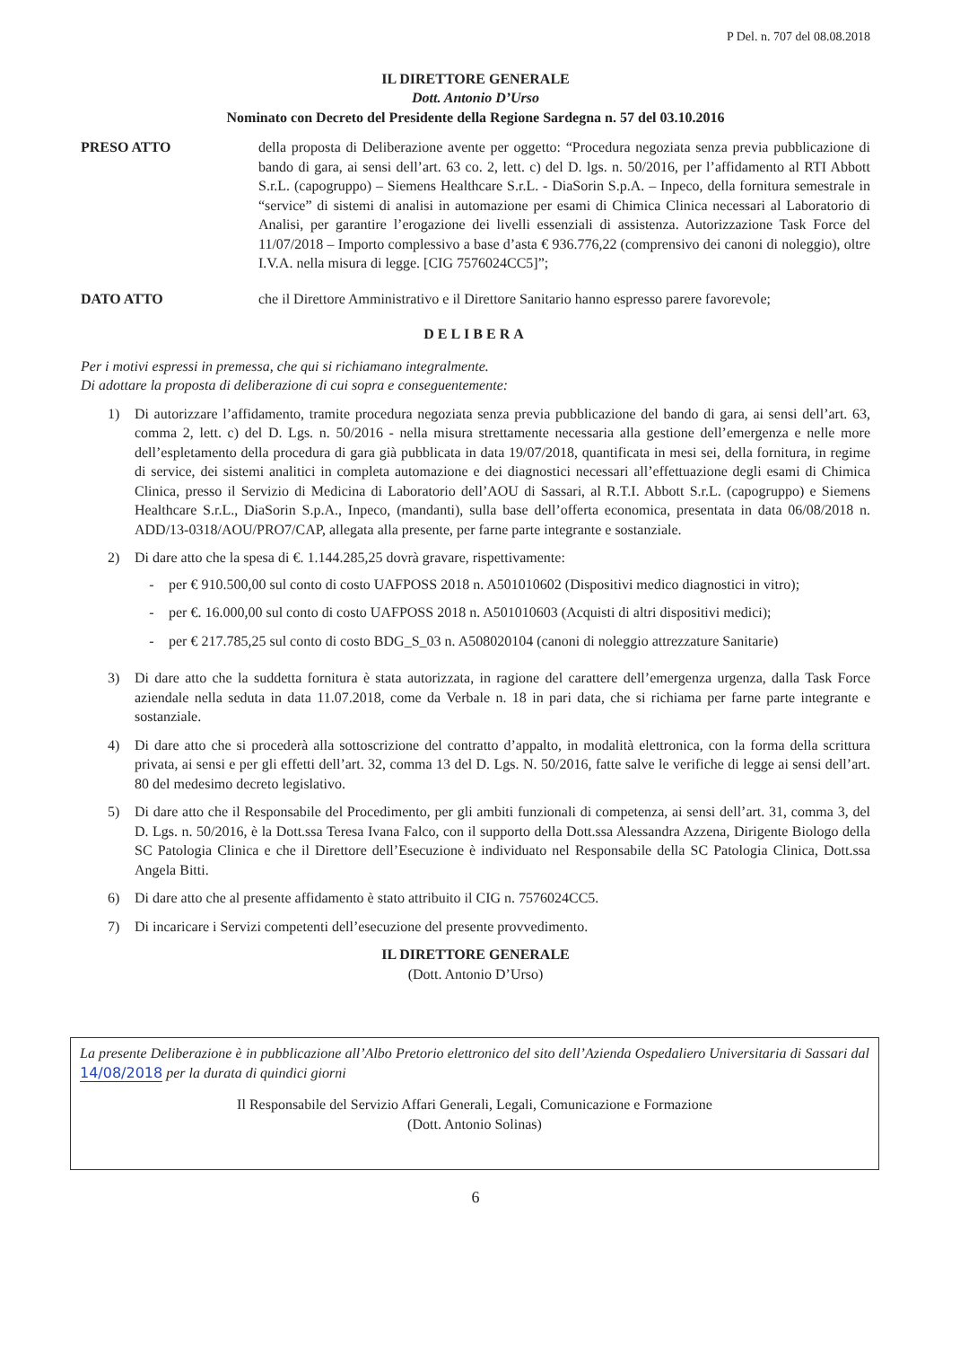P Del. n. 707 del 08.08.2018
IL DIRETTORE GENERALE
Dott. Antonio D’Urso
Nominato con Decreto del Presidente della Regione Sardegna n. 57 del 03.10.2016
PRESO ATTO della proposta di Deliberazione avente per oggetto: “Procedura negoziata senza previa pubblicazione di bando di gara, ai sensi dell’art. 63 co. 2, lett. c) del D. lgs. n. 50/2016, per l’affidamento al RTI Abbott S.r.L. (capogruppo) – Siemens Healthcare S.r.L. - DiaSorin S.p.A. – Inpeco, della fornitura semestrale in “service” di sistemi di analisi in automazione per esami di Chimica Clinica necessari al Laboratorio di Analisi, per garantire l’erogazione dei livelli essenziali di assistenza. Autorizzazione Task Force del 11/07/2018 – Importo complessivo a base d’asta € 936.776,22 (comprensivo dei canoni di noleggio), oltre I.V.A. nella misura di legge. [CIG 7576024CC5]”;
DATO ATTO che il Direttore Amministrativo e il Direttore Sanitario hanno espresso parere favorevole;
DELIBERA
Per i motivi espressi in premessa, che qui si richiamano integralmente.
Di adottare la proposta di deliberazione di cui sopra e conseguentemente:
1) Di autorizzare l’affidamento, tramite procedura negoziata senza previa pubblicazione del bando di gara, ai sensi dell’art. 63, comma 2, lett. c) del D. Lgs. n. 50/2016 - nella misura strettamente necessaria alla gestione dell’emergenza e nelle more dell’espletamento della procedura di gara già pubblicata in data 19/07/2018, quantificata in mesi sei, della fornitura, in regime di service, dei sistemi analitici in completa automazione e dei diagnostici necessari all’effettuazione degli esami di Chimica Clinica, presso il Servizio di Medicina di Laboratorio dell’AOU di Sassari, al R.T.I. Abbott S.r.L. (capogruppo) e Siemens Healthcare S.r.L., DiaSorin S.p.A., Inpeco, (mandanti), sulla base dell’offerta economica, presentata in data 06/08/2018 n. ADD/13-0318/AOU/PRO7/CAP, allegata alla presente, per farne parte integrante e sostanziale.
2) Di dare atto che la spesa di €. 1.144.285,25 dovrà gravare, rispettivamente:
- per € 910.500,00 sul conto di costo UAFPOSS 2018 n. A501010602 (Dispositivi medico diagnostici in vitro);
- per €. 16.000,00 sul conto di costo UAFPOSS 2018 n. A501010603 (Acquisti di altri dispositivi medici);
- per € 217.785,25 sul conto di costo BDG_S_03 n. A508020104 (canoni di noleggio attrezzature Sanitarie)
3) Di dare atto che la suddetta fornitura è stata autorizzata, in ragione del carattere dell’emergenza urgenza, dalla Task Force aziendale nella seduta in data 11.07.2018, come da Verbale n. 18 in pari data, che si richiama per farne parte integrante e sostanziale.
4) Di dare atto che si procederà alla sottoscrizione del contratto d’appalto, in modalità elettronica, con la forma della scrittura privata, ai sensi e per gli effetti dell’art. 32, comma 13 del D. Lgs. N. 50/2016, fatte salve le verifiche di legge ai sensi dell’art. 80 del medesimo decreto legislativo.
5) Di dare atto che il Responsabile del Procedimento, per gli ambiti funzionali di competenza, ai sensi dell’art. 31, comma 3, del D. Lgs. n. 50/2016, è la Dott.ssa Teresa Ivana Falco, con il supporto della Dott.ssa Alessandra Azzena, Dirigente Biologo della SC Patologia Clinica e che il Direttore dell’Esecuzione è individuato nel Responsabile della SC Patologia Clinica, Dott.ssa Angela Bitti.
6) Di dare atto che al presente affidamento è stato attribuito il CIG n. 7576024CC5.
7) Di incaricare i Servizi competenti dell’esecuzione del presente provvedimento.
IL DIRETTORE GENERALE
(Dott. Antonio D’Urso)
La presente Deliberazione è in pubblicazione all’Albo Pretorio elettronico del sito dell’Azienda Ospedaliero Universitaria di Sassari dal 14/08/2018 per la durata di quindici giorni
Il Responsabile del Servizio Affari Generali, Legali, Comunicazione e Formazione
(Dott. Antonio Solinas)
6